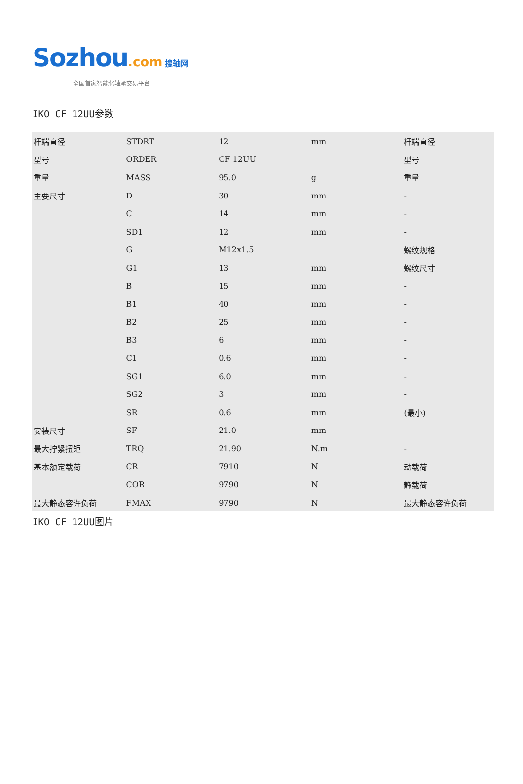Sozhou.com 搜轴网
全国首家智能化轴承交易平台
IKO CF 12UU参数
| 杆端直径 | STDRT | 12 | mm | 杆端直径 |
| 型号 | ORDER | CF 12UU | | 型号 |
| 重量 | MASS | 95.0 | g | 重量 |
| 主要尺寸 | D | 30 | mm | - |
| | C | 14 | mm | - |
| | SD1 | 12 | mm | - |
| | G | M12x1.5 | | 螺纹规格 |
| | G1 | 13 | mm | 螺纹尺寸 |
| | B | 15 | mm | - |
| | B1 | 40 | mm | - |
| | B2 | 25 | mm | - |
| | B3 | 6 | mm | - |
| | C1 | 0.6 | mm | - |
| | SG1 | 6.0 | mm | - |
| | SG2 | 3 | mm | - |
| | SR | 0.6 | mm | (最小) |
| 安装尺寸 | SF | 21.0 | mm | - |
| 最大拧紧扭矩 | TRQ | 21.90 | N.m | - |
| 基本额定载荷 | CR | 7910 | N | 动载荷 |
| | COR | 9790 | N | 静载荷 |
| 最大静态容许负荷 | FMAX | 9790 | N | 最大静态容许负荷 |
IKO CF 12UU图片